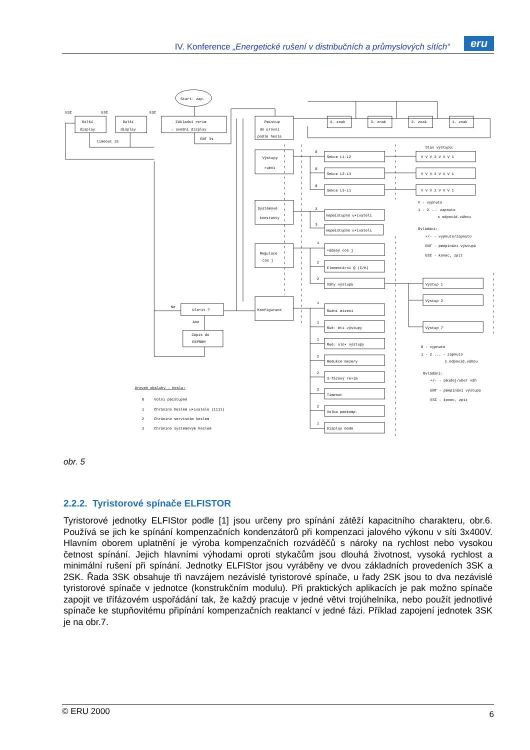IV. Konference „Energetické rušení v distribučních a průmyslových sítích“
eru
Start- zap.
ESC
ESC
ESC
Další
display
Další
display
Základní re•im
- úvodní display
timeout 3s
ENT 3s
Pøístup
do úrovnì
podle hesla
4. znak
3. znak
2. znak
1. znak
Výstupy
ruènì
Stav výstupù:
0
Sekce L1-L2
V V V 2 V V V 1
0
Sekce L2-L3
V V V 2 V V V 1
0
Sekce L3-L1
V V V 2 V V V 1
V - vypnuto
1 - 2 ..- zapnuto
s odpovíd.váhou
Systémové
konstanty
2
nepøístupno u•ivateli
3
nepøístupno u•ivateli
Ovládání:
+/- - vypnuto/zapnuto
ENT - pøepínání výstupù
ESC - konec, zpìt
Regulace
cos j
1
•ádaný cos j
2
Elementární Q (C/K)
2
Váhy výstupù
Výstup 1
Výstup 2
Výstup 7
Ne
Ulo•it ?
Ano
Zápis do
EEPROM
Konfigurace
1
Ruèní øízení
1
Ruè: èti výstupy
1
Ruè: ulo• výstupy
2
Redukce mezery
2
3-fázový re•im
2
Timeout
2
Volba pøekomp.
1
Display mode
0 - vypnuto
1 - 2 ... - zapnuto
s odpovíd.váhou
Ovládání:
+/- - pøidej/uber váh
ENT - pøepínání výstupù
ESC - konec, zpìt
Úroveò obsluhy - hesla:
0
Volnì pøístupné
1
Chránìno heslem u•ivatele (1111)
2
Chránìno servisním heslem
3
Chránìno systémovým heslem
obr. 5
2.2.2. Tyristorové spínače ELFISTOR
Tyristorové jednotky ELFIStor podle [1] jsou určeny pro spínání zátěží kapacitního charakteru, obr.6. Používá se jich ke spínání kompenzačních kondenzátorů při kompenzaci jalového výkonu v síti 3x400V. Hlavním oborem uplatnění je výroba kompenzačních rozváděčů s nároky na rychlost nebo vysokou četnost spínání. Jejich hlavními výhodami oproti stykačům jsou dlouhá životnost, vysoká rychlost a minimální rušení při spínání. Jednotky ELFIStor jsou vyráběny ve dvou základních provedeních 3SK a 2SK. Řada 3SK obsahuje tři navzájem nezávislé tyristorové spínače, u řady 2SK jsou to dva nezávislé tyristorové spínače v jednotce (konstrukčním modulu). Při praktických aplikacích je pak možno spínače zapojit ve třífázovém uspořádání tak, že každý pracuje v jedné větvi trojúhelníka, nebo použít jednotlivé spínače ke stupňovitému připínání kompenzačních reaktancí v jedné fázi. Příklad zapojení jednotek 3SK je na obr.7.
© ERU 2000 6